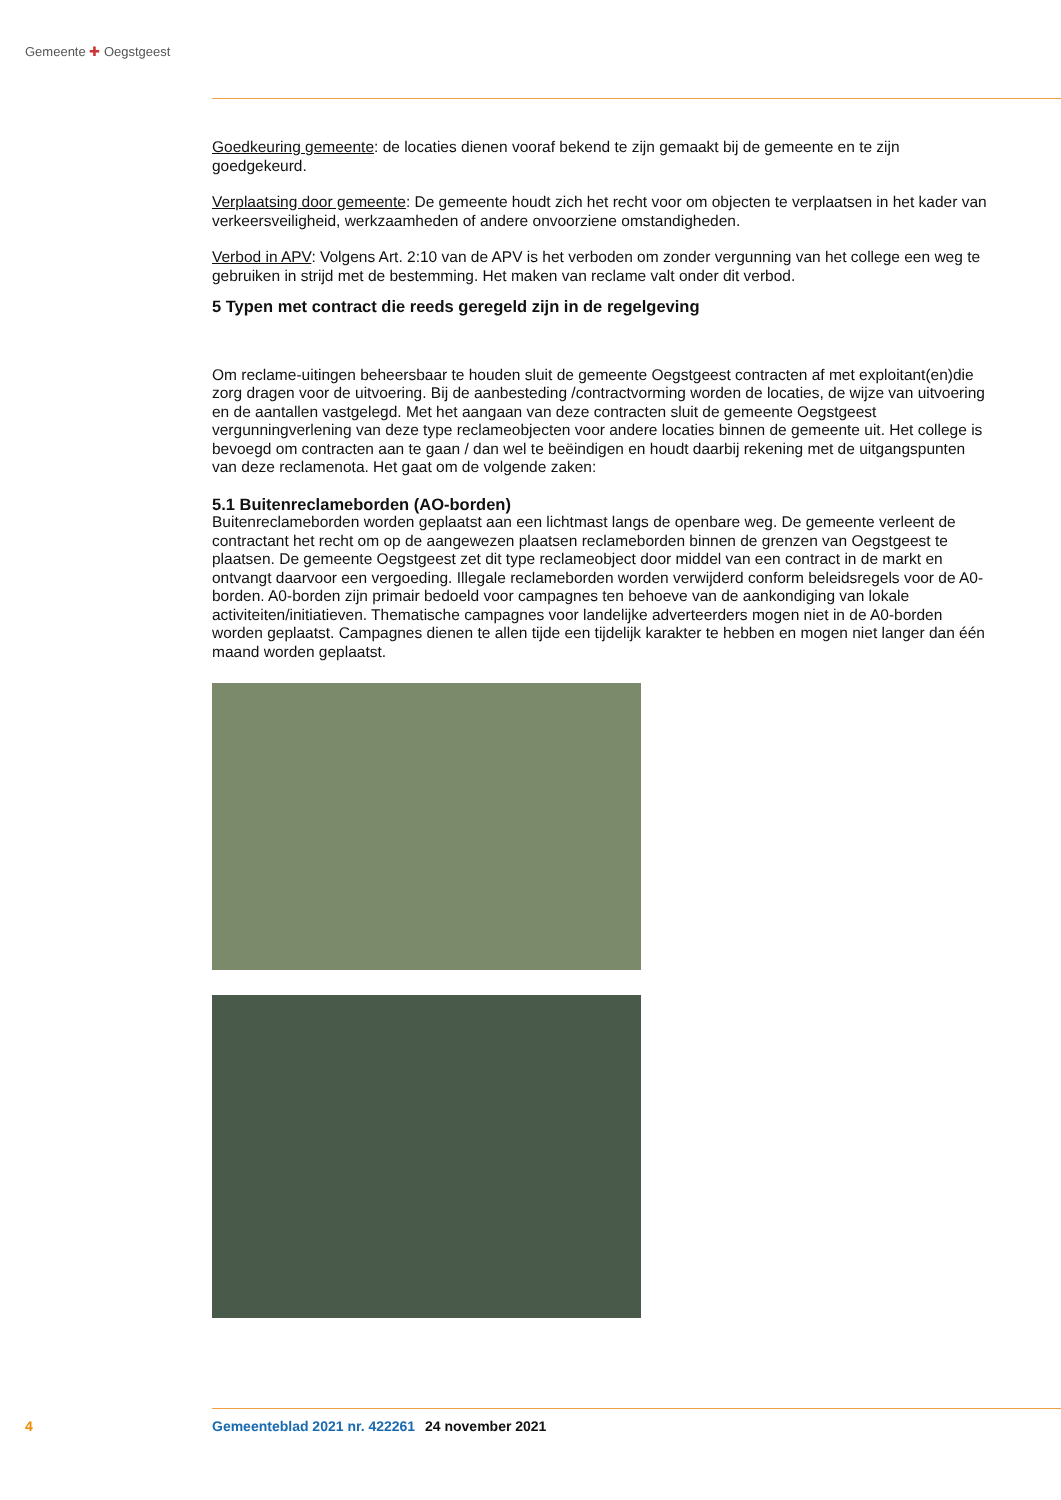Gemeente ✚ Oegstgeest
Goedkeuring gemeente: de locaties dienen vooraf bekend te zijn gemaakt bij de gemeente en te zijn goedgekeurd.
Verplaatsing door gemeente: De gemeente houdt zich het recht voor om objecten te verplaatsen in het kader van verkeersveiligheid, werkzaamheden of andere onvoorziene omstandigheden.
Verbod in APV: Volgens Art. 2:10 van de APV is het verboden om zonder vergunning van het college een weg te gebruiken in strijd met de bestemming. Het maken van reclame valt onder dit verbod.
5 Typen met contract die reeds geregeld zijn in de regelgeving
Om reclame-uitingen beheersbaar te houden sluit de gemeente Oegstgeest contracten af met exploi­tant(en)die zorg dragen voor de uitvoering. Bij de aanbesteding /contractvorming worden de locaties, de wijze van uitvoering en de aantallen vastgelegd. Met het aangaan van deze contracten sluit de ge­meente Oegstgeest vergunningverlening van deze type reclameobjecten voor andere locaties binnen de gemeente uit. Het college is bevoegd om contracten aan te gaan / dan wel te beëindigen en houdt daarbij rekening met de uitgangspunten van deze reclamenota. Het gaat om de volgende zaken:
5.1 Buitenreclameborden (AO-borden)
Buitenreclameborden worden geplaatst aan een lichtmast langs de openbare weg. De gemeente verleent de contractant het recht om op de aangewezen plaatsen reclameborden binnen de grenzen van Oegstgeest te plaatsen. De gemeente Oegstgeest zet dit type reclameobject door middel van een contract in de markt en ontvangt daarvoor een vergoeding. Illegale reclameborden worden verwijderd conform beleidsregels voor de A0-borden. A0-borden zijn primair bedoeld voor campagnes ten behoeve van de aankondiging van lokale activiteiten/initiatieven. Thematische campagnes voor landelijke adverteer­ders mogen niet in de A0-borden worden geplaatst. Campagnes dienen te allen tijde een tijdelijk karakter te hebben en mogen niet langer dan één maand worden geplaatst.
4 Gemeenteblad 2021 nr. 422261 24 november 2021